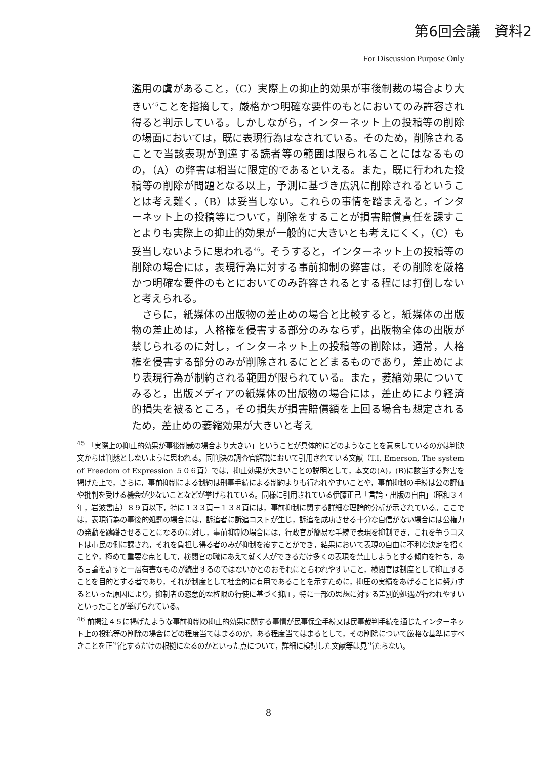第6回会議　資料2
For Discussion Purpose Only
濫用の虞があること，（C）実際上の抑止的効果が事後制裁の場合より大きい<sup>45</sup>ことを指摘して，厳格かつ明確な要件のもとにおいてのみ許容され得ると判示している。しかしながら，インターネット上の投稿等の削除の場面においては，既に表現行為はなされている。そのため，削除されることで当該表現が到達する読者等の範囲は限られることにはなるものの，（A）の弊害は相当に限定的であるといえる。また，既に行われた投稿等の削除が問題となる以上，予測に基づき広汎に削除されるということは考え難く，（B）は妥当しない。これらの事情を踏まえると，インターネット上の投稿等について，削除をすることが損害賠償責任を課すことよりも実際上の抑止的効果が一般的に大きいとも考えにくく，（C）も妥当しないように思われる<sup>46</sup>。そうすると，インターネット上の投稿等の削除の場合には，表現行為に対する事前抑制の弊害は，その削除を厳格かつ明確な要件のもとにおいてのみ許容されるとする程には打倒しないと考えられる。
　さらに，紙媒体の出版物の差止めの場合と比較すると，紙媒体の出版物の差止めは，人格権を侵害する部分のみならず，出版物全体の出版が禁じられるのに対し，インターネット上の投稿等の削除は，通常，人格権を侵害する部分のみが削除されるにとどまるものであり，差止めにより表現行為が制約される範囲が限られている。また，萎縮効果についてみると，出版メディアの紙媒体の出版物の場合には，差止めにより経済的損失を被るところ，その損失が損害賠償額を上回る場合も想定されるため，差止めの萎縮効果が大きいと考え
<sup>45</sup> 「実際上の抑止的効果が事後制裁の場合より大きい」ということが具体的にどのようなことを意味しているのかは判決文からは判然としないように思われる。同判決の調査官解説において引用されている文献（T.I, Emerson, The system of Freedom of Expression ５０６頁）では，抑止効果が大きいことの説明として，本文の(A)，(B)に該当する弊害を掲げた上で，さらに，事前抑制による制約は刑事手続による制約よりも行われやすいことや，事前抑制の手続は公の評価や批判を受ける機会が少ないことなどが挙げられている。同様に引用されている伊藤正己「言論・出版の自由」（昭和３４年，岩波書店）８９頁以下，特に１３３頁－１３８頁には，事前抑制に関する詳細な理論的分析が示されている。ここでは，表現行為の事後的処罰の場合には，訴追者に訴追コストが生じ，訴追を成功させる十分な自信がない場合には公権力の発動を躊躇させることになるのに対し，事前抑制の場合には，行政官が簡易な手続で表現を抑制でき，これを争うコストは市民の側に課され，それを負担し得る者のみが抑制を覆すことができ，結果において表現の自由に不利な決定を招くことや，極めて重要な点として，検閲官の職にあえて就く人ができるだけ多くの表現を禁止しようとする傾向を持ち，ある言論を許すと一層有害なものが続出するのではないかとのおそれにとらわれやすいこと，検閲官は制度として抑圧することを目的とする者であり，それが制度として社会的に有用であることを示すために，抑圧の実績をあげることに努力するといった原因により，抑制者の恣意的な権限の行使に基づく抑圧，特に一部の思想に対する差別的処遇が行われやすいといったことが挙げられている。
<sup>46</sup> 前掲注４５に掲げたような事前抑制の抑止的効果に関する事情が民事保全手続又は民事裁判手続を通じたインターネット上の投稿等の削除の場合にどの程度当てはまるのか，ある程度当てはまるとして，その削除について厳格な基準にすべきことを正当化するだけの根拠になるのかといった点について，詳細に検討した文献等は見当たらない。
8